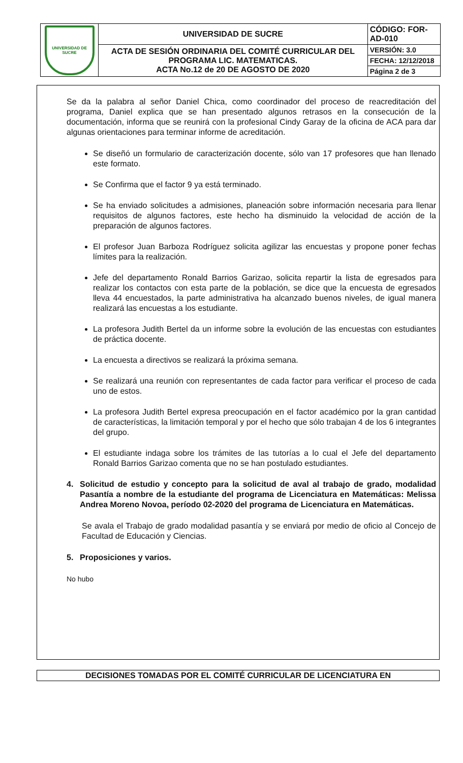| UNIVERSIDAD DE SUCRE | UNIVERSIDAD DE SUCRE | CÓDIGO: FOR-AD-010 |
| | ACTA DE SESIÓN ORDINARIA DEL COMITÉ CURRICULAR DEL PROGRAMA LIC. MATEMATICAS. ACTA No.12 de 20 DE AGOSTO DE 2020 | VERSIÓN: 3.0 |
| | | FECHA: 12/12/2018 |
| | | Página 2 de 3 |
Se da la palabra al señor Daniel Chica, como coordinador del proceso de reacreditación del programa, Daniel explica que se han presentado algunos retrasos en la consecución de la documentación, informa que se reunirá con la profesional Cindy Garay de la oficina de ACA para dar algunas orientaciones para terminar informe de acreditación.
Se diseñó un formulario de caracterización docente, sólo van 17 profesores que han llenado este formato.
Se Confirma que el factor 9 ya está terminado.
Se ha enviado solicitudes a admisiones, planeación sobre información necesaria para llenar requisitos de algunos factores, este hecho ha disminuido la velocidad de acción de la preparación de algunos factores.
El profesor Juan Barboza Rodríguez solicita agilizar las encuestas y propone poner fechas límites para la realización.
Jefe del departamento Ronald Barrios Garizao, solicita repartir la lista de egresados para realizar los contactos con esta parte de la población, se dice que la encuesta de egresados lleva 44 encuestados, la parte administrativa ha alcanzado buenos niveles, de igual manera realizará las encuestas a los estudiante.
La profesora Judith Bertel da un informe sobre la evolución de las encuestas con estudiantes de práctica docente.
La encuesta a directivos se realizará la próxima semana.
Se realizará una reunión con representantes de cada factor para verificar el proceso de cada uno de estos.
La profesora Judith Bertel expresa preocupación en el factor académico por la gran cantidad de características, la limitación temporal y por el hecho que sólo trabajan 4 de los 6 integrantes del grupo.
El estudiante indaga sobre los trámites de las tutorías a lo cual el Jefe del departamento Ronald Barrios Garizao comenta que no se han postulado estudiantes.
4. Solicitud de estudio y concepto para la solicitud de aval al trabajo de grado, modalidad Pasantía a nombre de la estudiante del programa de Licenciatura en Matemáticas: Melissa Andrea Moreno Novoa, período 02-2020 del programa de Licenciatura en Matemáticas.
Se avala el Trabajo de grado modalidad pasantía y se enviará por medio de oficio al Concejo de Facultad de Educación y Ciencias.
5. Proposiciones y varios.
No hubo
DECISIONES TOMADAS POR EL COMITÉ CURRICULAR DE LICENCIATURA EN